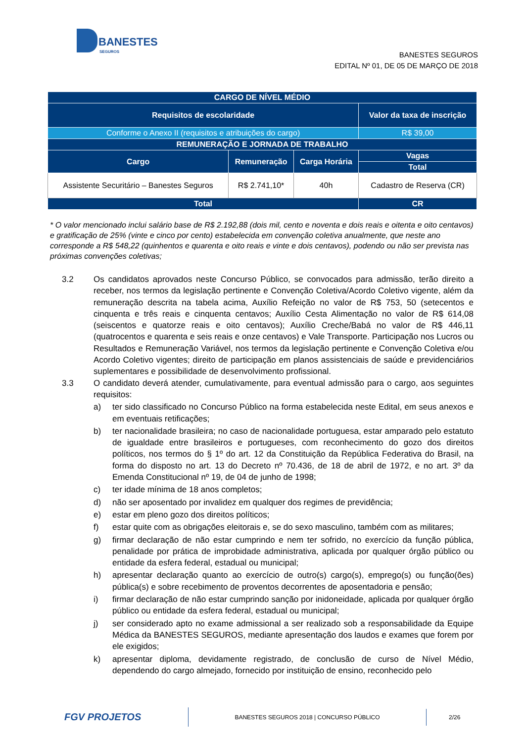BANESTES
SEGUROS
BANESTES SEGUROS
EDITAL Nº 01, DE 05 DE MARÇO DE 2018
| CARGO DE NÍVEL MÉDIO | | | |
| Requisitos de escolaridade | | | Valor da taxa de inscrição |
| Conforme o Anexo II (requisitos e atribuições do cargo) | | | R$ 39,00 |
| REMUNERAÇÃO E JORNADA DE TRABALHO | | | |
| Cargo | Remuneração | Carga Horária | Vagas |
| | | | Total |
| Assistente Securitário – Banestes Seguros | R$ 2.741,10* | 40h | Cadastro de Reserva (CR) |
| Total | | | CR |
* O valor mencionado inclui salário base de R$ 2.192,88 (dois mil, cento e noventa e dois reais e oitenta e oito centavos) e gratificação de 25% (vinte e cinco por cento) estabelecida em convenção coletiva anualmente, que neste ano corresponde a R$ 548,22 (quinhentos e quarenta e oito reais e vinte e dois centavos), podendo ou não ser prevista nas próximas convenções coletivas;
3.2 Os candidatos aprovados neste Concurso Público, se convocados para admissão, terão direito a receber, nos termos da legislação pertinente e Convenção Coletiva/Acordo Coletivo vigente, além da remuneração descrita na tabela acima, Auxílio Refeição no valor de R$ 753, 50 (setecentos e cinquenta e três reais e cinquenta centavos; Auxílio Cesta Alimentação no valor de R$ 614,08 (seiscentos e quatorze reais e oito centavos); Auxílio Creche/Babá no valor de R$ 446,11 (quatrocentos e quarenta e seis reais e onze centavos) e Vale Transporte. Participação nos Lucros ou Resultados e Remuneração Variável, nos termos da legislação pertinente e Convenção Coletiva e/ou Acordo Coletivo vigentes; direito de participação em planos assistenciais de saúde e previdenciários suplementares e possibilidade de desenvolvimento profissional.
3.3 O candidato deverá atender, cumulativamente, para eventual admissão para o cargo, aos seguintes requisitos:
a) ter sido classificado no Concurso Público na forma estabelecida neste Edital, em seus anexos e em eventuais retificações;
b) ter nacionalidade brasileira; no caso de nacionalidade portuguesa, estar amparado pelo estatuto de igualdade entre brasileiros e portugueses, com reconhecimento do gozo dos direitos políticos, nos termos do § 1º do art. 12 da Constituição da República Federativa do Brasil, na forma do disposto no art. 13 do Decreto nº 70.436, de 18 de abril de 1972, e no art. 3º da Emenda Constitucional nº 19, de 04 de junho de 1998;
c) ter idade mínima de 18 anos completos;
d) não ser aposentado por invalidez em qualquer dos regimes de previdência;
e) estar em pleno gozo dos direitos políticos;
f) estar quite com as obrigações eleitorais e, se do sexo masculino, também com as militares;
g) firmar declaração de não estar cumprindo e nem ter sofrido, no exercício da função pública, penalidade por prática de improbidade administrativa, aplicada por qualquer órgão público ou entidade da esfera federal, estadual ou municipal;
h) apresentar declaração quanto ao exercício de outro(s) cargo(s), emprego(s) ou função(ões) pública(s) e sobre recebimento de proventos decorrentes de aposentadoria e pensão;
i) firmar declaração de não estar cumprindo sanção por inidoneidade, aplicada por qualquer órgão público ou entidade da esfera federal, estadual ou municipal;
j) ser considerado apto no exame admissional a ser realizado sob a responsabilidade da Equipe Médica da BANESTES SEGUROS, mediante apresentação dos laudos e exames que forem por ele exigidos;
k) apresentar diploma, devidamente registrado, de conclusão de curso de Nível Médio, dependendo do cargo almejado, fornecido por instituição de ensino, reconhecido pelo
FGV PROJETOS
BANESTES SEGUROS 2018 | CONCURSO PÚBLICO
2/26